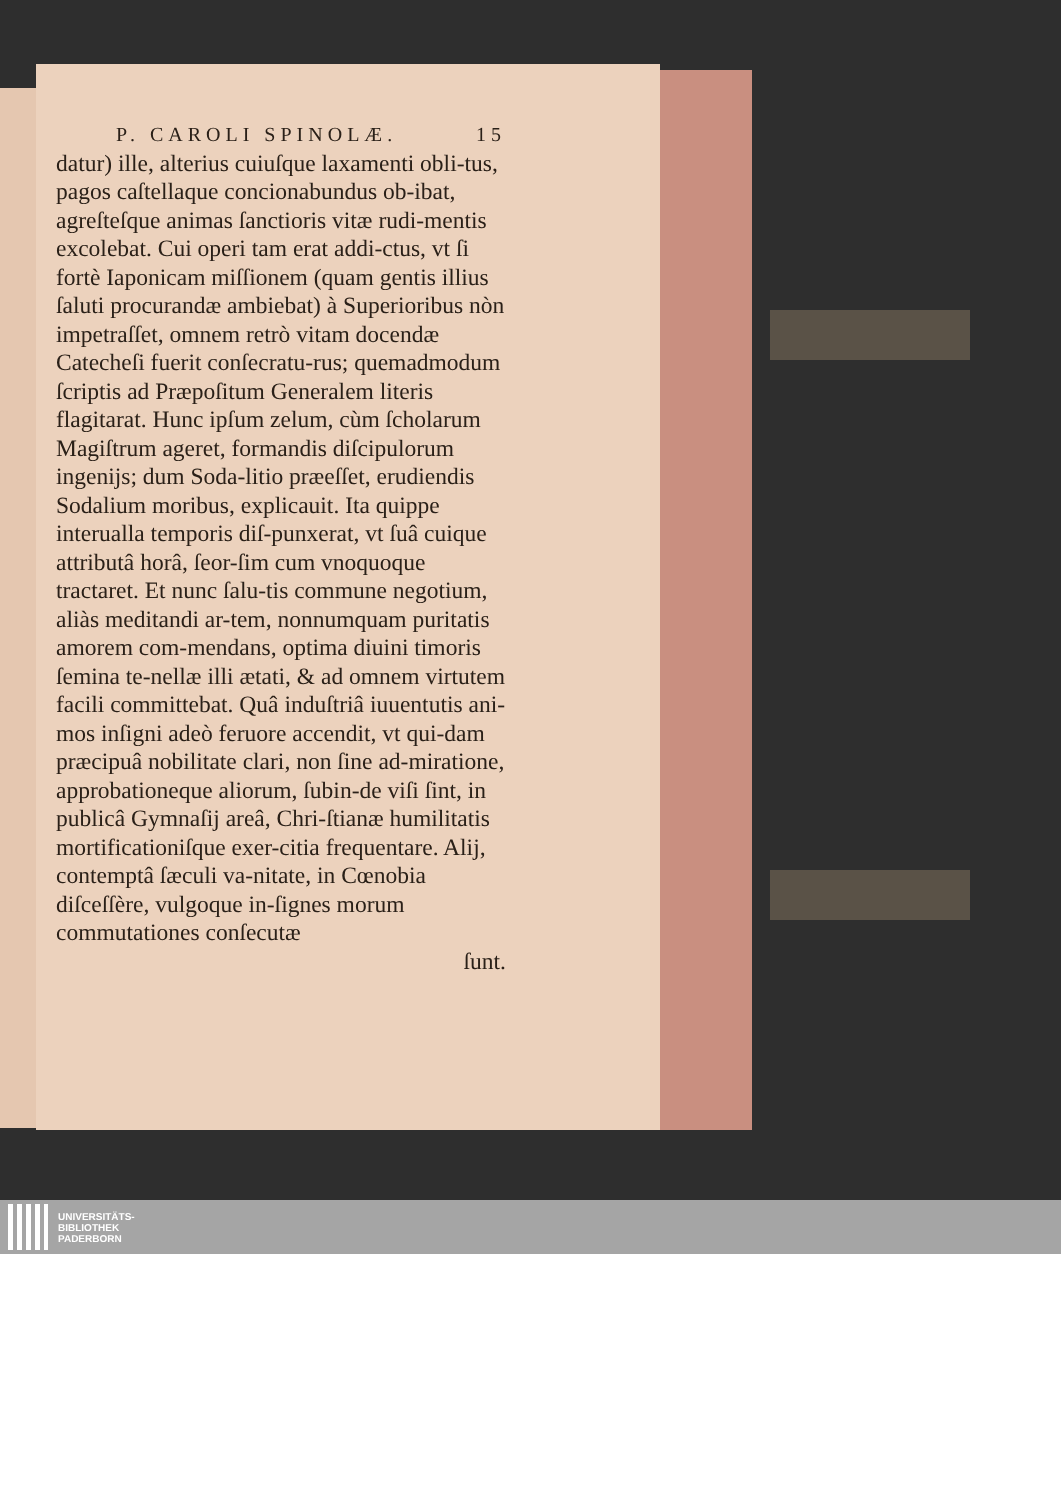P. CAROLI SPINOLÆ. 15
datur) ille, alterius cuiuſque laxamenti obli-tus, pagos caſtellaque concionabundus ob-ibat, agreſteſque animas ſanctioris vitæ rudi-mentis excolebat. Cui operi tam erat addi-ctus, vt ſi fortè Iaponicam miſſionem (quam gentis illius ſaluti procurandæ ambiebat) à Superioribus nòn impetraſſet, omnem retrò vitam docendæ Catecheſi fuerit conſecratu-rus; quemadmodum ſcriptis ad Præpoſitum Generalem literis flagitarat. Hunc ipſum zelum, cùm ſcholarum Magiſtrum ageret, formandis diſcipulorum ingenijs; dum Soda-litio præeſſet, erudiendis Sodalium moribus, explicauit. Ita quippe interualla temporis diſ-punxerat, vt ſuâ cuique attributâ horâ, ſeor-ſim cum vnoquoque tractaret. Et nunc ſalu-tis commune negotium, aliàs meditandi ar-tem, nonnumquam puritatis amorem com-mendans, optima diuini timoris ſemina te-nellæ illi ætati, & ad omnem virtutem facili committebat. Quâ induſtriâ iuuentutis ani-mos inſigni adeò feruore accendit, vt qui-dam præcipuâ nobilitate clari, non ſine ad-miratione, approbationeque aliorum, ſubin-de viſi ſint, in publicâ Gymnaſij areâ, Chri-ſtianæ humilitatis mortificationiſque exer-citia frequentare. Alij, contemptâ ſæculi va-nitate, in Cœnobia diſceſſère, vulgoque in-ſignes morum commutationes conſecutæ
ſunt.
UNIVERSITÄTS-
BIBLIOTHEK
PADERBORN